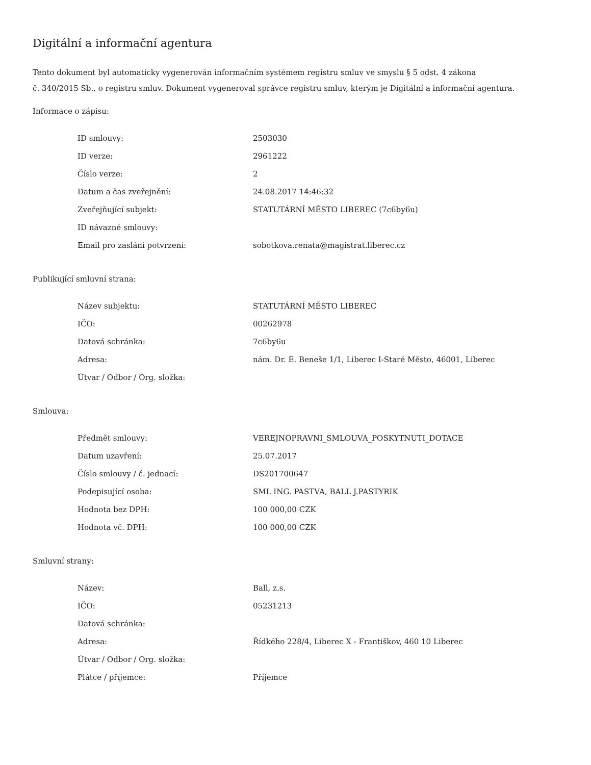Digitální a informační agentura
Tento dokument byl automaticky vygenerován informačním systémem registru smluv ve smyslu § 5 odst. 4 zákona
č. 340/2015 Sb., o registru smluv. Dokument vygeneroval správce registru smluv, kterým je Digitální a informační agentura.
Informace o zápisu:
| ID smlouvy: | 2503030 |
| ID verze: | 2961222 |
| Číslo verze: | 2 |
| Datum a čas zveřejnění: | 24.08.2017 14:46:32 |
| Zveřejňující subjekt: | STATUTÁRNÍ MĚSTO LIBEREC (7c6by6u) |
| ID návazné smlouvy: | |
| Email pro zaslání potvrzení: | sobotkova.renata@magistrat.liberec.cz |
Publikující smluvní strana:
| Název subjektu: | STATUTÁRNÍ MĚSTO LIBEREC |
| IČO: | 00262978 |
| Datová schránka: | 7c6by6u |
| Adresa: | nám. Dr. E. Beneše 1/1, Liberec I-Staré Město, 46001, Liberec |
| Útvar / Odbor / Org. složka: | |
Smlouva:
| Předmět smlouvy: | VEREJNOPRAVNI_SMLOUVA_POSKYTNUTI_DOTACE |
| Datum uzavření: | 25.07.2017 |
| Číslo smlouvy / č. jednací: | DS201700647 |
| Podepisující osoba: | SML ING. PASTVA, BALL J.PASTYRIK |
| Hodnota bez DPH: | 100 000,00 CZK |
| Hodnota vč. DPH: | 100 000,00 CZK |
Smluvní strany:
| Název: | Ball, z.s. |
| IČO: | 05231213 |
| Datová schránka: | |
| Adresa: | Řídkého 228/4, Liberec X - Františkov, 460 10 Liberec |
| Útvar / Odbor / Org. složka: | |
| Plátce / příjemce: | Příjemce |